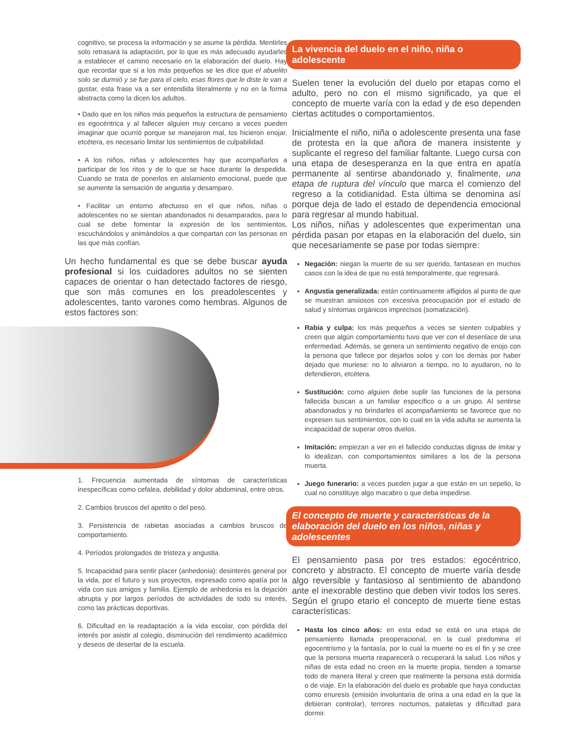cognitivo, se procesa la información y se asume la pérdida. Mentirles solo retrasará la adaptación, por lo que es más adecuado ayudarles a establecer el camino necesario en la elaboración del duelo. Hay que recordar que si a los más pequeños se les dice que el abuelito solo se durmió y se fue para el cielo, esas flores que le diste le van a gustar, esta frase va a ser entendida literalmente y no en la forma abstracta como la dicen los adultos.
• Dado que en los niños más pequeños la estructura de pensamiento es egocéntrica y al fallecer alguien muy cercano a veces pueden imaginar que ocurrió porque se manejaron mal, los hicieron enojar, etcétera, es necesario limitar los sentimientos de culpabilidad.
• A los niños, niñas y adolescentes hay que acompañarlos a participar de los ritos y de lo que se hace durante la despedida. Cuando se trata de ponerlos en aislamiento emocional, puede que se aumente la sensación de angustia y desamparo.
• Facilitar un entorno afectuoso en el que niños, niñas o adolescentes no se sientan abandonados ni desamparados, para lo cual se debe fomentar la expresión de los sentimientos, escuchándolos y animándolos a que compartan con las personas en las que más confían.
Un hecho fundamental es que se debe buscar ayuda profesional si los cuidadores adultos no se sienten capaces de orientar o han detectado factores de riesgo, que son más comunes en los preadolescentes y adolescentes, tanto varones como hembras. Algunos de estos factores son:
1. Frecuencia aumentada de síntomas de características inespecíficas como cefalea, debilidad y dolor abdominal, entre otros.
2. Cambios bruscos del apetito o del peso.
3. Persistencia de rabietas asociadas a cambios bruscos de comportamiento.
4. Períodos prolongados de tristeza y angustia.
5. Incapacidad para sentir placer (anhedonia): desinterés general por la vida, por el futuro y sus proyectos, expresado como apatía por la vida con sus amigos y familia. Ejemplo de anhedonia es la dejación abrupta y por largos períodos de actividades de todo su interés, como las prácticas deportivas.
6. Dificultad en la readaptación a la vida escolar, con pérdida del interés por asistir al colegio, disminución del rendimiento académico y deseos de desertar de la escuela.
La vivencia del duelo en el niño, niña o adolescente
Suelen tener la evolución del duelo por etapas como el adulto, pero no con el mismo significado, ya que el concepto de muerte varía con la edad y de eso dependen ciertas actitudes o comportamientos.
Inicialmente el niño, niña o adolescente presenta una fase de protesta en la que añora de manera insistente y suplicante el regreso del familiar faltante. Luego cursa con una etapa de desesperanza en la que entra en apatía permanente al sentirse abandonado y, finalmente, una etapa de ruptura del vínculo que marca el comienzo del regreso a la cotidianidad. Esta última se denomina así porque deja de lado el estado de dependencia emocional para regresar al mundo habitual.
Los niños, niñas y adolescentes que experimentan una pérdida pasan por etapas en la elaboración del duelo, sin que necesariamente se pase por todas siempre:
Negación: niegan la muerte de su ser querido, fantasean en muchos casos con la idea de que no está temporalmente, que regresará.
Angustia generalizada: están continuamente afligidos al punto de que se muestran ansiosos con excesiva preocupación por el estado de salud y síntomas orgánicos imprecisos (somatización).
Rabia y culpa: los más pequeños a veces se sienten culpables y creen que algún comportamiento tuvo que ver con el desenlace de una enfermedad. Además, se genera un sentimiento negativo de enojo con la persona que fallece por dejarlos solos y con los demás por haber dejado que muriese: no lo aliviaron a tiempo, no lo ayudaron, no lo defendieron, etcétera.
Sustitución: como alguien debe suplir las funciones de la persona fallecida buscan a un familiar específico o a un grupo. Al sentirse abandonados y no brindarles el acompañamiento se favorece que no expresen sus sentimientos, con lo cual en la vida adulta se aumenta la incapacidad de superar otros duelos.
Imitación: empiezan a ver en el fallecido conductas dignas de imitar y lo idealizan, con comportamientos similares a los de la persona muerta.
Juego funerario: a veces pueden jugar a que están en un sepelio, lo cual no constituye algo macabro o que deba impedirse.
El concepto de muerte y características de la elaboración del duelo en los niños, niñas y adolescentes
El pensamiento pasa por tres estados: egocéntrico, concreto y abstracto. El concepto de muerte varía desde algo reversible y fantasioso al sentimiento de abandono ante el inexorable destino que deben vivir todos los seres. Según el grupo etario el concepto de muerte tiene estas características:
Hasta los cinco años: en esta edad se está en una etapa de pensamiento llamada preoperacional, en la cual predomina el egocentrismo y la fantasía, por lo cual la muerte no es el fin y se cree que la persona muerta reaparecerá o recuperará la salud. Los niños y niñas de esta edad no creen en la muerte propia, tienden a tomarse todo de manera literal y creen que realmente la persona está dormida o de viaje. En la elaboración del duelo es probable que haya conductas como enuresis (emisión involuntaria de orina a una edad en la que la debieran controlar), terrores nocturnos, pataletas y dificultad para dormir.